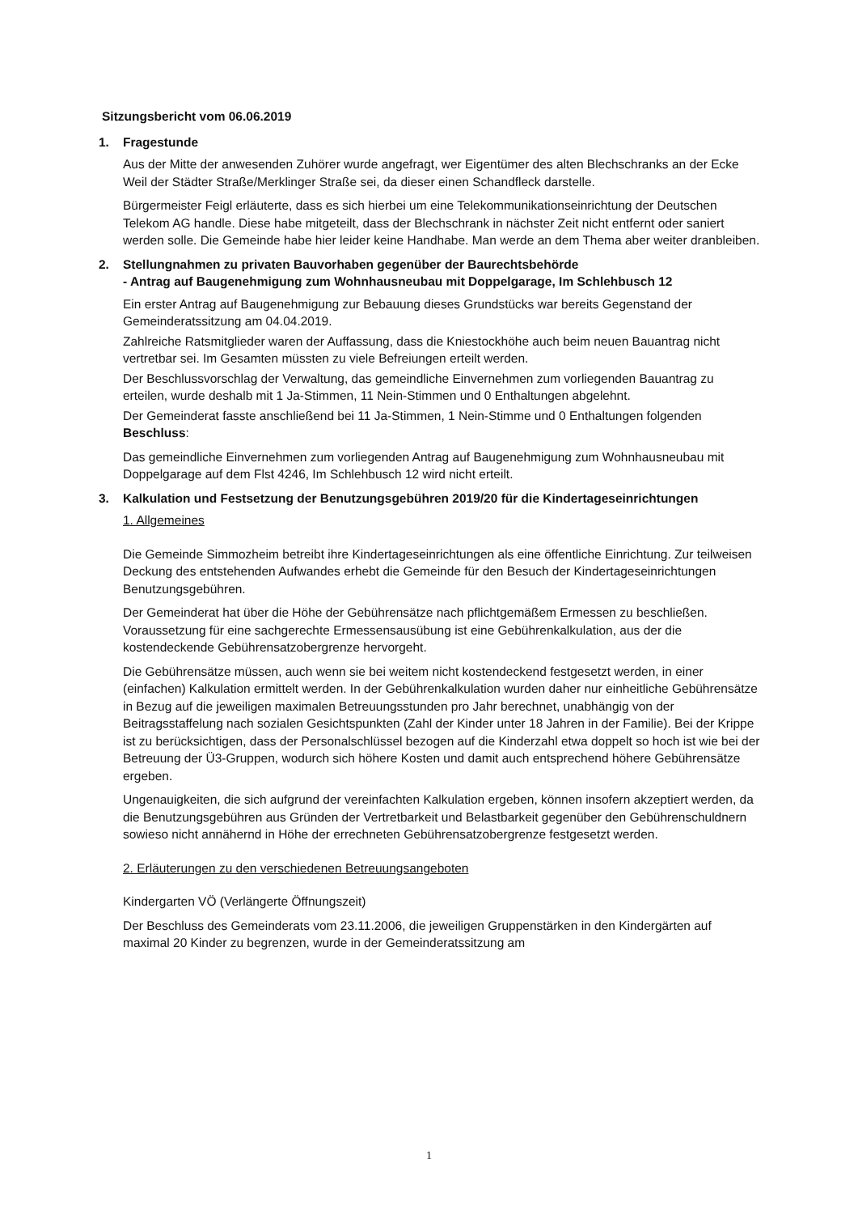Sitzungsbericht vom 06.06.2019
1. Fragestunde
Aus der Mitte der anwesenden Zuhörer wurde angefragt, wer Eigentümer des alten Blechschranks an der Ecke Weil der Städter Straße/Merklinger Straße sei, da dieser einen Schandfleck darstelle.
Bürgermeister Feigl erläuterte, dass es sich hierbei um eine Telekommunikationseinrichtung der Deutschen Telekom AG handle. Diese habe mitgeteilt, dass der Blechschrank in nächster Zeit nicht entfernt oder saniert werden solle. Die Gemeinde habe hier leider keine Handhabe. Man werde an dem Thema aber weiter dranbleiben.
2. Stellungnahmen zu privaten Bauvorhaben gegenüber der Baurechtsbehörde
- Antrag auf Baugenehmigung zum Wohnhausneubau mit Doppelgarage, Im Schlehbusch 12
Ein erster Antrag auf Baugenehmigung zur Bebauung dieses Grundstücks war bereits Gegenstand der Gemeinderatssitzung am 04.04.2019.
Zahlreiche Ratsmitglieder waren der Auffassung, dass die Kniestockhöhe auch beim neuen Bauantrag nicht vertretbar sei. Im Gesamten müssten zu viele Befreiungen erteilt werden.
Der Beschlussvorschlag der Verwaltung, das gemeindliche Einvernehmen zum vorliegenden Bauantrag zu erteilen, wurde deshalb mit 1 Ja-Stimmen, 11 Nein-Stimmen und 0 Enthaltungen abgelehnt.
Der Gemeinderat fasste anschließend bei 11 Ja-Stimmen, 1 Nein-Stimme und 0 Enthaltungen folgenden Beschluss:
Das gemeindliche Einvernehmen zum vorliegenden Antrag auf Baugenehmigung zum Wohnhausneubau mit Doppelgarage auf dem Flst 4246, Im Schlehbusch 12 wird nicht erteilt.
3. Kalkulation und Festsetzung der Benutzungsgebühren 2019/20 für die Kindertageseinrichtungen
1. Allgemeines
Die Gemeinde Simmozheim betreibt ihre Kindertageseinrichtungen als eine öffentliche Einrichtung. Zur teilweisen Deckung des entstehenden Aufwandes erhebt die Gemeinde für den Besuch der Kindertageseinrichtungen Benutzungsgebühren.
Der Gemeinderat hat über die Höhe der Gebührensätze nach pflichtgemäßem Ermessen zu beschließen. Voraussetzung für eine sachgerechte Ermessensausübung ist eine Gebührenkalkulation, aus der die kostendeckende Gebührensatzobergrenze hervorgeht.
Die Gebührensätze müssen, auch wenn sie bei weitem nicht kostendeckend festgesetzt werden, in einer (einfachen) Kalkulation ermittelt werden. In der Gebührenkalkulation wurden daher nur einheitliche Gebührensätze in Bezug auf die jeweiligen maximalen Betreuungsstunden pro Jahr berechnet, unabhängig von der Beitragsstaffelung nach sozialen Gesichtspunkten (Zahl der Kinder unter 18 Jahren in der Familie). Bei der Krippe ist zu berücksichtigen, dass der Personalschlüssel bezogen auf die Kinderzahl etwa doppelt so hoch ist wie bei der Betreuung der Ü3-Gruppen, wodurch sich höhere Kosten und damit auch entsprechend höhere Gebührensätze ergeben.
Ungenauigkeiten, die sich aufgrund der vereinfachten Kalkulation ergeben, können insofern akzeptiert werden, da die Benutzungsgebühren aus Gründen der Vertretbarkeit und Belastbarkeit gegenüber den Gebührenschuldnern sowieso nicht annähernd in Höhe der errechneten Gebührensatzobergrenze festgesetzt werden.
2. Erläuterungen zu den verschiedenen Betreuungsangeboten
Kindergarten VÖ (Verlängerte Öffnungszeit)
Der Beschluss des Gemeinderats vom 23.11.2006, die jeweiligen Gruppenstärken in den Kindergärten auf maximal 20 Kinder zu begrenzen, wurde in der Gemeinderatssitzung am
1